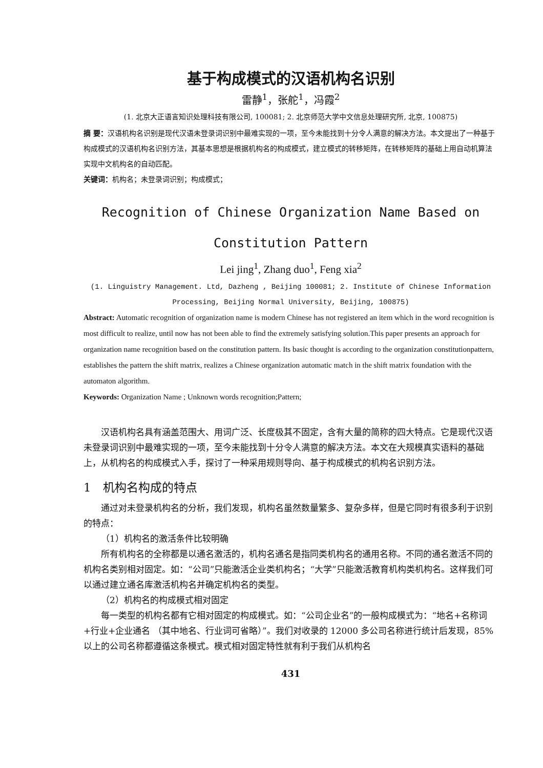基于构成模式的汉语机构名识别
雷静<sup>1</sup>，张舵<sup>1</sup>，冯霞<sup>2</sup>
(1. 北京大正语言知识处理科技有限公司, 100081; 2. 北京师范大学中文信息处理研究所, 北京, 100875)
摘 要：汉语机构名识别是现代汉语未登录词识别中最难实现的一项，至今未能找到十分令人满意的解决方法。本文提出了一种基于构成模式的汉语机构名识别方法，其基本思想是根据机构名的构成模式，建立模式的转移矩阵，在转移矩阵的基础上用自动机算法实现中文机构名的自动匹配。
关键词：机构名；未登录词识别；构成模式；
Recognition of Chinese Organization Name Based on
Constitution Pattern
Lei jing<sup>1</sup>, Zhang duo<sup>1</sup>, Feng xia<sup>2</sup>
(1. Linguistry Management. Ltd, Dazheng , Beijing 100081; 2. Institute of Chinese Information
Processing, Beijing Normal University, Beijing, 100875)
Abstract: Automatic recognition of organization name is modern Chinese has not registered an item which in the word recognition is most difficult to realize, until now has not been able to find the extremely satisfying solution.This paper presents an approach for organization name recognition based on the constitution pattern. Its basic thought is according to the organization constitutionpattern, establishes the pattern the shift matrix, realizes a Chinese organization automatic match in the shift matrix foundation with the automaton algorithm.
Keywords: Organization Name ; Unknown words recognition;Pattern;
汉语机构名具有涵盖范围大、用词广泛、长度极其不固定，含有大量的简称的四大特点。它是现代汉语未登录词识别中最难实现的一项，至今未能找到十分令人满意的解决方法。本文在大规模真实语料的基础上，从机构名的构成模式入手，探讨了一种采用规则导向、基于构成模式的机构名识别方法。
1　机构名构成的特点
通过对未登录机构名的分析，我们发现，机构名虽然数量繁多、复杂多样，但是它同时有很多利于识别的特点：
（1）机构名的激活条件比较明确
所有机构名的全称都是以通名激活的，机构名通名是指同类机构名的通用名称。不同的通名激活不同的机构名类别相对固定。如：“公司”只能激活企业类机构名；“大学”只能激活教育机构类机构名。这样我们可以通过建立通名库激活机构名并确定机构名的类型。
（2）机构名的构成模式相对固定
每一类型的机构名都有它相对固定的构成模式。如：“公司企业名”的一般构成模式为：“地名+名称词+行业+企业通名 （其中地名、行业词可省略）”。我们对收录的 12000 多公司名称进行统计后发现，85%以上的公司名称都遵循这条模式。模式相对固定特性就有利于我们从机构名
431